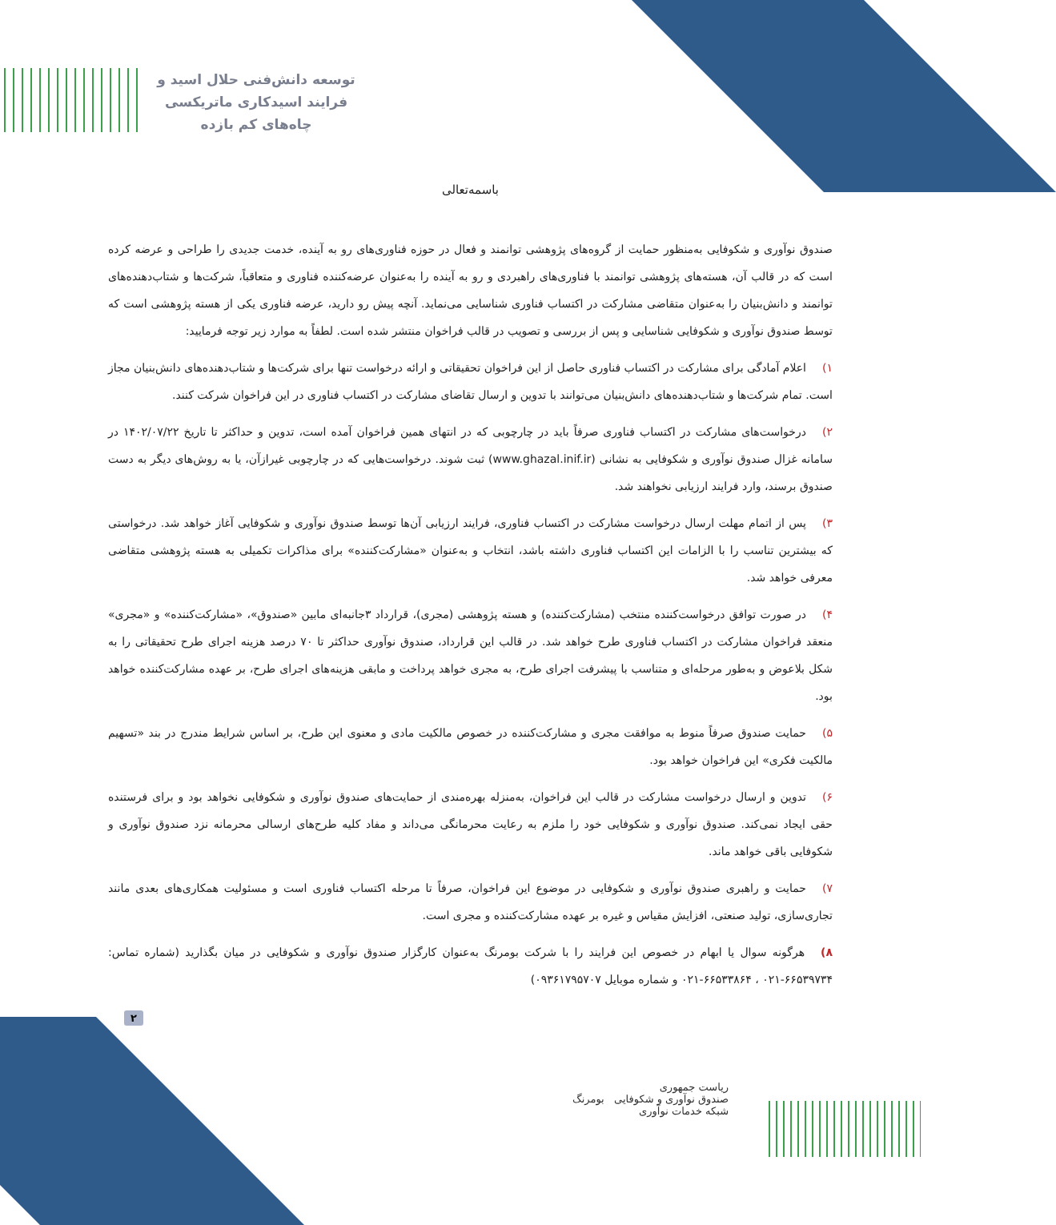توسعه دانش‌فنی حلال اسید و
فرایند اسیدکاری ماتریکسی
چاه‌های کم بازده
باسمه‌تعالی
صندوق نوآوری و شکوفایی به‌منظور حمایت از گروه‌های پژوهشی توانمند و فعال در حوزه فناوری‌های رو به آینده، خدمت جدیدی را طراحی و عرضه کرده است که در قالب آن، هسته‌های پژوهشی توانمند با فناوری‌های راهبردی و رو به آینده را به‌عنوان عرضه‌کننده فناوری و متعاقباً، شرکت‌ها و شتاب‌دهنده‌های توانمند و دانش‌بنیان را به‌عنوان متقاضی مشارکت در اکتساب فناوری شناسایی می‌نماید. آنچه پیش رو دارید، عرضه فناوری یکی از هسته پژوهشی است که توسط صندوق نوآوری و شکوفایی شناسایی و پس از بررسی و تصویب در قالب فراخوان منتشر شده است. لطفاً به موارد زیر توجه فرمایید:
۱) اعلام آمادگی برای مشارکت در اکتساب فناوری حاصل از این فراخوان تحقیقاتی و ارائه درخواست تنها برای شرکت‌ها و شتاب‌دهنده‌های دانش‌بنیان مجاز است. تمام شرکت‌ها و شتاب‌دهنده‌های دانش‌بنیان می‌توانند با تدوین و ارسال تقاضای مشارکت در اکتساب فناوری در این فراخوان شرکت کنند.
۲) درخواست‌های مشارکت در اکتساب فناوری صرفاً باید در چارچوبی که در انتهای همین فراخوان آمده است، تدوین و حداکثر تا تاریخ ۱۴۰۲/۰۷/۲۲ در سامانه غزال صندوق نوآوری و شکوفایی به نشانی (www.ghazal.inif.ir) ثبت شوند. درخواست‌هایی که در چارچوبی غیرازآن، یا به روش‌های دیگر به دست صندوق برسند، وارد فرایند ارزیابی نخواهند شد.
۳) پس از اتمام مهلت ارسال درخواست مشارکت در اکتساب فناوری، فرایند ارزیابی آن‌ها توسط صندوق نوآوری و شکوفایی آغاز خواهد شد. درخواستی که بیشترین تناسب را با الزامات این اکتساب فناوری داشته باشد، انتخاب و به‌عنوان «مشارکت‌کننده» برای مذاکرات تکمیلی به هسته پژوهشی متقاضی معرفی خواهد شد.
۴) در صورت توافق درخواست‌کننده منتخب (مشارکت‌کننده) و هسته پژوهشی (مجری)، قرارداد ۳جانبه‌ای مابین «صندوق»، «مشارکت‌کننده» و «مجری» منعقد فراخوان مشارکت در اکتساب فناوری طرح خواهد شد. در قالب این قرارداد، صندوق نوآوری حداکثر تا ۷۰ درصد هزینه اجرای طرح تحقیقاتی را به شکل بلاعوض و به‌طور مرحله‌ای و متناسب با پیشرفت اجرای طرح، به مجری خواهد پرداخت و مابقی هزینه‌های اجرای طرح، بر عهده مشارکت‌کننده خواهد بود.
۵) حمایت صندوق صرفاً منوط به موافقت مجری و مشارکت‌کننده در خصوص مالکیت مادی و معنوی این طرح، بر اساس شرایط مندرج در بند «تسهیم مالکیت فکری» این فراخوان خواهد بود.
۶) تدوین و ارسال درخواست مشارکت در قالب این فراخوان، به‌منزله بهره‌مندی از حمایت‌های صندوق نوآوری و شکوفایی نخواهد بود و برای فرستنده حقی ایجاد نمی‌کند. صندوق نوآوری و شکوفایی خود را ملزم به رعایت محرمانگی می‌داند و مفاد کلیه طرح‌های ارسالی محرمانه نزد صندوق نوآوری و شکوفایی باقی خواهد ماند.
۷) حمایت و راهبری صندوق نوآوری و شکوفایی در موضوع این فراخوان، صرفاً تا مرحله اکتساب فناوری است و مسئولیت همکاری‌های بعدی مانند تجاری‌سازی، تولید صنعتی، افزایش مقیاس و غیره بر عهده مشارکت‌کننده و مجری است.
۸) هرگونه سوال یا ابهام در خصوص این فرایند را با شرکت بومرنگ به‌عنوان کارگزار صندوق نوآوری و شکوفایی در میان بگذارید (شماره تماس: ۶۶۵۳۹۷۳۴-۰۲۱ ، ۶۶۵۳۳۸۶۴-۰۲۱ و شماره موبایل ۰۹۳۶۱۷۹۵۷۰۷)
۲
ریاست جمهوری
صندوق نوآوری و شکوفایی بومرنگ
شبکه خدمات نوآوری